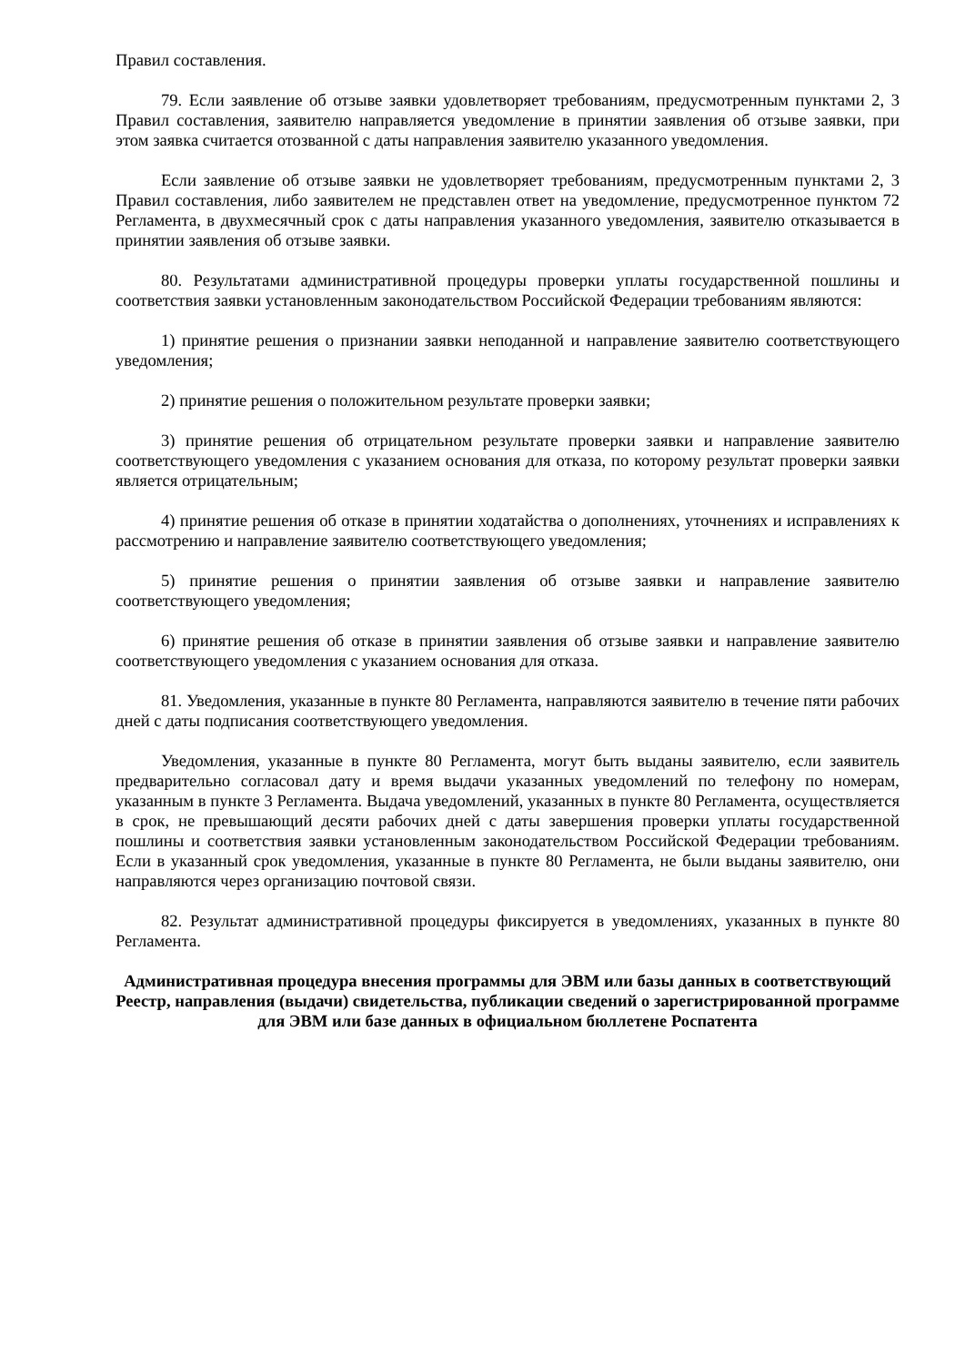Правил составления.
79. Если заявление об отзыве заявки удовлетворяет требованиям, предусмотренным пунктами 2, 3 Правил составления, заявителю направляется уведомление в принятии заявления об отзыве заявки, при этом заявка считается отозванной с даты направления заявителю указанного уведомления.
Если заявление об отзыве заявки не удовлетворяет требованиям, предусмотренным пунктами 2, 3 Правил составления, либо заявителем не представлен ответ на уведомление, предусмотренное пунктом 72 Регламента, в двухмесячный срок с даты направления указанного уведомления, заявителю отказывается в принятии заявления об отзыве заявки.
80. Результатами административной процедуры проверки уплаты государственной пошлины и соответствия заявки установленным законодательством Российской Федерации требованиям являются:
1) принятие решения о признании заявки неподанной и направление заявителю соответствующего уведомления;
2) принятие решения о положительном результате проверки заявки;
3) принятие решения об отрицательном результате проверки заявки и направление заявителю соответствующего уведомления с указанием основания для отказа, по которому результат проверки заявки является отрицательным;
4) принятие решения об отказе в принятии ходатайства о дополнениях, уточнениях и исправлениях к рассмотрению и направление заявителю соответствующего уведомления;
5) принятие решения о принятии заявления об отзыве заявки и направление заявителю соответствующего уведомления;
6) принятие решения об отказе в принятии заявления об отзыве заявки и направление заявителю соответствующего уведомления с указанием основания для отказа.
81. Уведомления, указанные в пункте 80 Регламента, направляются заявителю в течение пяти рабочих дней с даты подписания соответствующего уведомления.
Уведомления, указанные в пункте 80 Регламента, могут быть выданы заявителю, если заявитель предварительно согласовал дату и время выдачи указанных уведомлений по телефону по номерам, указанным в пункте 3 Регламента. Выдача уведомлений, указанных в пункте 80 Регламента, осуществляется в срок, не превышающий десяти рабочих дней с даты завершения проверки уплаты государственной пошлины и соответствия заявки установленным законодательством Российской Федерации требованиям. Если в указанный срок уведомления, указанные в пункте 80 Регламента, не были выданы заявителю, они направляются через организацию почтовой связи.
82. Результат административной процедуры фиксируется в уведомлениях, указанных в пункте 80 Регламента.
Административная процедура внесения программы для ЭВМ или базы данных в соответствующий Реестр, направления (выдачи) свидетельства, публикации сведений о зарегистрированной программе для ЭВМ или базе данных в официальном бюллетене Роспатента